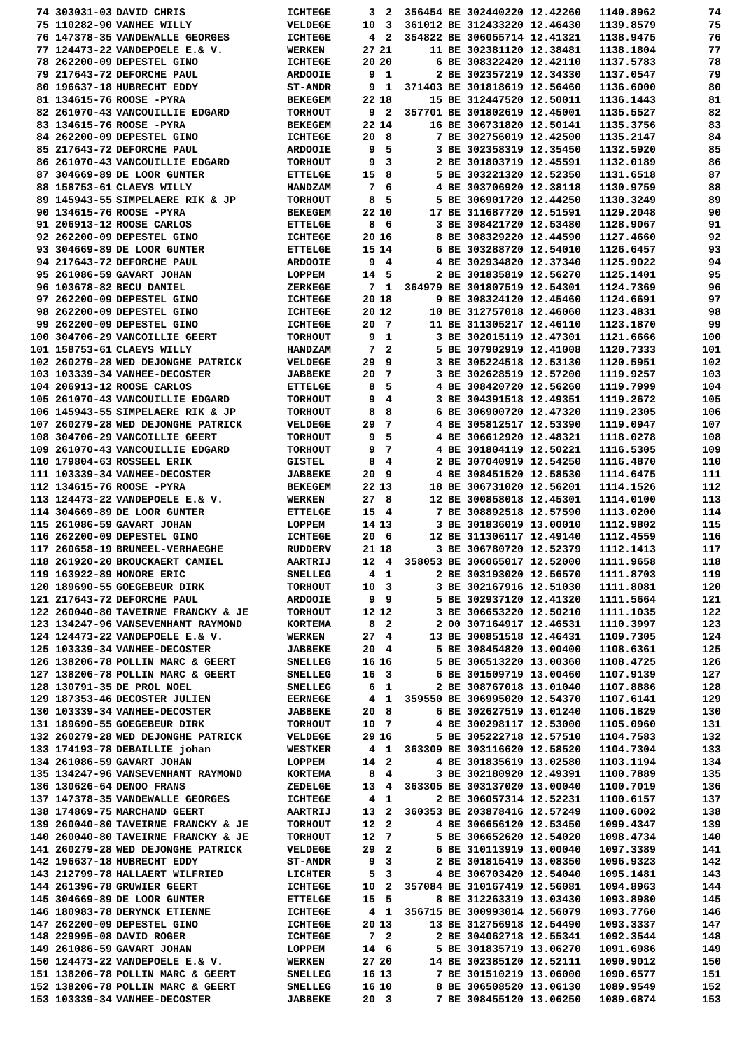| 74 | 303031-03 | DAVID CHRIS | ICHTEGE | 3 | 2 | 356454 | BE | 302440220 | 12.42260 | 1140.8962 | 74 |
| 75 | 110282-90 | VANHEE WILLY | VELDEGE | 10 | 3 | 361012 | BE | 312433220 | 12.46430 | 1139.8579 | 75 |
| 76 | 147378-35 | VANDEWALLE GEORGES | ICHTEGE | 4 | 2 | 354822 | BE | 306055714 | 12.41321 | 1138.9475 | 76 |
| 77 | 124473-22 | VANDEPOELE E.& V. | WERKEN | 27 | 21 | 11 | BE | 302381120 | 12.38481 | 1138.1804 | 77 |
| 78 | 262200-09 | DEPESTEL GINO | ICHTEGE | 20 | 20 | 6 | BE | 308322420 | 12.42110 | 1137.5783 | 78 |
| 79 | 217643-72 | DEFORCHE PAUL | ARDOOIE | 9 | 1 | 2 | BE | 302357219 | 12.34330 | 1137.0547 | 79 |
| 80 | 196637-18 | HUBRECHT EDDY | ST-ANDR | 9 | 1 | 371403 | BE | 301818619 | 12.56460 | 1136.6000 | 80 |
| 81 | 134615-76 | ROOSE -PYRA | BEKEGEM | 22 | 18 | 15 | BE | 312447520 | 12.50011 | 1136.1443 | 81 |
| 82 | 261070-43 | VANCOUILLIE EDGARD | TORHOUT | 9 | 2 | 357701 | BE | 301802619 | 12.45001 | 1135.5527 | 82 |
| 83 | 134615-76 | ROOSE -PYRA | BEKEGEM | 22 | 14 | 16 | BE | 306731820 | 12.50141 | 1135.3756 | 83 |
| 84 | 262200-09 | DEPESTEL GINO | ICHTEGE | 20 | 8 | 7 | BE | 302756019 | 12.42500 | 1135.2147 | 84 |
| 85 | 217643-72 | DEFORCHE PAUL | ARDOOIE | 9 | 5 | 3 | BE | 302358319 | 12.35450 | 1132.5920 | 85 |
| 86 | 261070-43 | VANCOUILLIE EDGARD | TORHOUT | 9 | 3 | 2 | BE | 301803719 | 12.45591 | 1132.0189 | 86 |
| 87 | 304669-89 | DE LOOR GUNTER | ETTELGE | 15 | 8 | 5 | BE | 303221320 | 12.52350 | 1131.6518 | 87 |
| 88 | 158753-61 | CLAEYS WILLY | HANDZAM | 7 | 6 | 4 | BE | 303706920 | 12.38118 | 1130.9759 | 88 |
| 89 | 145943-55 | SIMPELAERE RIK & JP | TORHOUT | 8 | 5 | 5 | BE | 306901720 | 12.44250 | 1130.3249 | 89 |
| 90 | 134615-76 | ROOSE -PYRA | BEKEGEM | 22 | 10 | 17 | BE | 311687720 | 12.51591 | 1129.2048 | 90 |
| 91 | 206913-12 | ROOSE CARLOS | ETTELGE | 8 | 6 | 3 | BE | 308421720 | 12.53480 | 1128.9067 | 91 |
| 92 | 262200-09 | DEPESTEL GINO | ICHTEGE | 20 | 16 | 8 | BE | 308329220 | 12.44590 | 1127.4660 | 92 |
| 93 | 304669-89 | DE LOOR GUNTER | ETTELGE | 15 | 14 | 6 | BE | 303288720 | 12.54010 | 1126.6457 | 93 |
| 94 | 217643-72 | DEFORCHE PAUL | ARDOOIE | 9 | 4 | 4 | BE | 302934820 | 12.37340 | 1125.9022 | 94 |
| 95 | 261086-59 | GAVART JOHAN | LOPPEM | 14 | 5 | 2 | BE | 301835819 | 12.56270 | 1125.1401 | 95 |
| 96 | 103678-82 | BECU DANIEL | ZERKEGE | 7 | 1 | 364979 | BE | 301807519 | 12.54301 | 1124.7369 | 96 |
| 97 | 262200-09 | DEPESTEL GINO | ICHTEGE | 20 | 18 | 9 | BE | 308324120 | 12.45460 | 1124.6691 | 97 |
| 98 | 262200-09 | DEPESTEL GINO | ICHTEGE | 20 | 12 | 10 | BE | 312757018 | 12.46060 | 1123.4831 | 98 |
| 99 | 262200-09 | DEPESTEL GINO | ICHTEGE | 20 | 7 | 11 | BE | 311305217 | 12.46110 | 1123.1870 | 99 |
| 100 | 304706-29 | VANCOILLIE GEERT | TORHOUT | 9 | 1 | 3 | BE | 302015119 | 12.47301 | 1121.6666 | 100 |
| 101 | 158753-61 | CLAEYS WILLY | HANDZAM | 7 | 2 | 5 | BE | 307902919 | 12.41008 | 1120.7333 | 101 |
| 102 | 260279-28 | WED DEJONGHE PATRICK | VELDEGE | 29 | 9 | 3 | BE | 305224518 | 12.53130 | 1120.5951 | 102 |
| 103 | 103339-34 | VANHEE-DECOSTER | JABBEKE | 20 | 7 | 3 | BE | 302628519 | 12.57200 | 1119.9257 | 103 |
| 104 | 206913-12 | ROOSE CARLOS | ETTELGE | 8 | 5 | 4 | BE | 308420720 | 12.56260 | 1119.7999 | 104 |
| 105 | 261070-43 | VANCOUILLIE EDGARD | TORHOUT | 9 | 4 | 3 | BE | 304391518 | 12.49351 | 1119.2672 | 105 |
| 106 | 145943-55 | SIMPELAERE RIK & JP | TORHOUT | 8 | 8 | 6 | BE | 306900720 | 12.47320 | 1119.2305 | 106 |
| 107 | 260279-28 | WED DEJONGHE PATRICK | VELDEGE | 29 | 7 | 4 | BE | 305812517 | 12.53390 | 1119.0947 | 107 |
| 108 | 304706-29 | VANCOILLIE GEERT | TORHOUT | 9 | 5 | 4 | BE | 306612920 | 12.48321 | 1118.0278 | 108 |
| 109 | 261070-43 | VANCOUILLIE EDGARD | TORHOUT | 9 | 7 | 4 | BE | 301804119 | 12.50221 | 1116.5305 | 109 |
| 110 | 179804-63 | ROSSEEL ERIK | GISTEL | 8 | 4 | 2 | BE | 307040919 | 12.54250 | 1116.4870 | 110 |
| 111 | 103339-34 | VANHEE-DECOSTER | JABBEKE | 20 | 9 | 4 | BE | 308451520 | 12.58530 | 1114.6475 | 111 |
| 112 | 134615-76 | ROOSE -PYRA | BEKEGEM | 22 | 13 | 18 | BE | 306731020 | 12.56201 | 1114.1526 | 112 |
| 113 | 124473-22 | VANDEPOELE E.& V. | WERKEN | 27 | 8 | 12 | BE | 300858018 | 12.45301 | 1114.0100 | 113 |
| 114 | 304669-89 | DE LOOR GUNTER | ETTELGE | 15 | 4 | 7 | BE | 308892518 | 12.57590 | 1113.0200 | 114 |
| 115 | 261086-59 | GAVART JOHAN | LOPPEM | 14 | 13 | 3 | BE | 301836019 | 13.00010 | 1112.9802 | 115 |
| 116 | 262200-09 | DEPESTEL GINO | ICHTEGE | 20 | 6 | 12 | BE | 311306117 | 12.49140 | 1112.4559 | 116 |
| 117 | 260658-19 | BRUNEEL-VERHAEGHE | RUDDERV | 21 | 18 | 3 | BE | 306780720 | 12.52379 | 1112.1413 | 117 |
| 118 | 261920-20 | BROUCKAERT CAMIEL | AARTRIJ | 12 | 4 | 358053 | BE | 306065017 | 12.52000 | 1111.9658 | 118 |
| 119 | 163922-89 | HONORE ERIC | SNELLEG | 4 | 1 | 2 | BE | 303193020 | 12.56570 | 1111.8703 | 119 |
| 120 | 189690-55 | GOEGEBEUR DIRK | TORHOUT | 10 | 3 | 3 | BE | 302167916 | 12.51030 | 1111.8081 | 120 |
| 121 | 217643-72 | DEFORCHE PAUL | ARDOOIE | 9 | 9 | 5 | BE | 302937120 | 12.41320 | 1111.5664 | 121 |
| 122 | 260040-80 | TAVEIRNE FRANCKY & JE | TORHOUT | 12 | 12 | 3 | BE | 306653220 | 12.50210 | 1111.1035 | 122 |
| 123 | 134247-96 | VANSEVENHANT RAYMOND | KORTEMA | 8 | 2 | 2 | 00 | 307164917 | 12.46531 | 1110.3997 | 123 |
| 124 | 124473-22 | VANDEPOELE E.& V. | WERKEN | 27 | 4 | 13 | BE | 300851518 | 12.46431 | 1109.7305 | 124 |
| 125 | 103339-34 | VANHEE-DECOSTER | JABBEKE | 20 | 4 | 5 | BE | 308454820 | 13.00400 | 1108.6361 | 125 |
| 126 | 138206-78 | POLLIN MARC & GEERT | SNELLEG | 16 | 16 | 5 | BE | 306513220 | 13.00360 | 1108.4725 | 126 |
| 127 | 138206-78 | POLLIN MARC & GEERT | SNELLEG | 16 | 3 | 6 | BE | 301509719 | 13.00460 | 1107.9139 | 127 |
| 128 | 130791-35 | DE PROL NOEL | SNELLEG | 6 | 1 | 2 | BE | 308767018 | 13.01040 | 1107.8886 | 128 |
| 129 | 187353-46 | DECOSTER JULIEN | EERNEGE | 4 | 1 | 359550 | BE | 306995020 | 12.54370 | 1107.6141 | 129 |
| 130 | 103339-34 | VANHEE-DECOSTER | JABBEKE | 20 | 8 | 6 | BE | 302627519 | 13.01240 | 1106.1829 | 130 |
| 131 | 189690-55 | GOEGEBEUR DIRK | TORHOUT | 10 | 7 | 4 | BE | 300298117 | 12.53000 | 1105.0960 | 131 |
| 132 | 260279-28 | WED DEJONGHE PATRICK | VELDEGE | 29 | 16 | 5 | BE | 305222718 | 12.57510 | 1104.7583 | 132 |
| 133 | 174193-78 | DEBAILLIE johan | WESTKER | 4 | 1 | 363309 | BE | 303116620 | 12.58520 | 1104.7304 | 133 |
| 134 | 261086-59 | GAVART JOHAN | LOPPEM | 14 | 2 | 4 | BE | 301835619 | 13.02580 | 1103.1194 | 134 |
| 135 | 134247-96 | VANSEVENHANT RAYMOND | KORTEMA | 8 | 4 | 3 | BE | 302180920 | 12.49391 | 1100.7889 | 135 |
| 136 | 130626-64 | DENOO FRANS | ZEDELGE | 13 | 4 | 363305 | BE | 303137020 | 13.00040 | 1100.7019 | 136 |
| 137 | 147378-35 | VANDEWALLE GEORGES | ICHTEGE | 4 | 1 | 2 | BE | 306057314 | 12.52231 | 1100.6157 | 137 |
| 138 | 174869-75 | MARCHAND GEERT | AARTRIJ | 13 | 2 | 360353 | BE | 203878416 | 12.57249 | 1100.6002 | 138 |
| 139 | 260040-80 | TAVEIRNE FRANCKY & JE | TORHOUT | 12 | 2 | 4 | BE | 306656120 | 12.53450 | 1099.4347 | 139 |
| 140 | 260040-80 | TAVEIRNE FRANCKY & JE | TORHOUT | 12 | 7 | 5 | BE | 306652620 | 12.54020 | 1098.4734 | 140 |
| 141 | 260279-28 | WED DEJONGHE PATRICK | VELDEGE | 29 | 2 | 6 | BE | 310113919 | 13.00040 | 1097.3389 | 141 |
| 142 | 196637-18 | HUBRECHT EDDY | ST-ANDR | 9 | 3 | 2 | BE | 301815419 | 13.08350 | 1096.9323 | 142 |
| 143 | 212799-78 | HALLAERT WILFRIED | LICHTER | 5 | 3 | 4 | BE | 306703420 | 12.54040 | 1095.1481 | 143 |
| 144 | 261396-78 | GRUWIER GEERT | ICHTEGE | 10 | 2 | 357084 | BE | 310167419 | 12.56081 | 1094.8963 | 144 |
| 145 | 304669-89 | DE LOOR GUNTER | ETTELGE | 15 | 5 | 8 | BE | 312263319 | 13.03430 | 1093.8980 | 145 |
| 146 | 180983-78 | DERYNCK ETIENNE | ICHTEGE | 4 | 1 | 356715 | BE | 300993014 | 12.56079 | 1093.7760 | 146 |
| 147 | 262200-09 | DEPESTEL GINO | ICHTEGE | 20 | 13 | 13 | BE | 312756918 | 12.54490 | 1093.3337 | 147 |
| 148 | 229995-08 | DAVID ROGER | ICHTEGE | 7 | 2 | 2 | BE | 304062718 | 12.55341 | 1092.3544 | 148 |
| 149 | 261086-59 | GAVART JOHAN | LOPPEM | 14 | 6 | 5 | BE | 301835719 | 13.06270 | 1091.6986 | 149 |
| 150 | 124473-22 | VANDEPOELE E.& V. | WERKEN | 27 | 20 | 14 | BE | 302385120 | 12.52111 | 1090.9012 | 150 |
| 151 | 138206-78 | POLLIN MARC & GEERT | SNELLEG | 16 | 13 | 7 | BE | 301510219 | 13.06000 | 1090.6577 | 151 |
| 152 | 138206-78 | POLLIN MARC & GEERT | SNELLEG | 16 | 10 | 8 | BE | 306508520 | 13.06130 | 1089.9549 | 152 |
| 153 | 103339-34 | VANHEE-DECOSTER | JABBEKE | 20 | 3 | 7 | BE | 308455120 | 13.06250 | 1089.6874 | 153 |